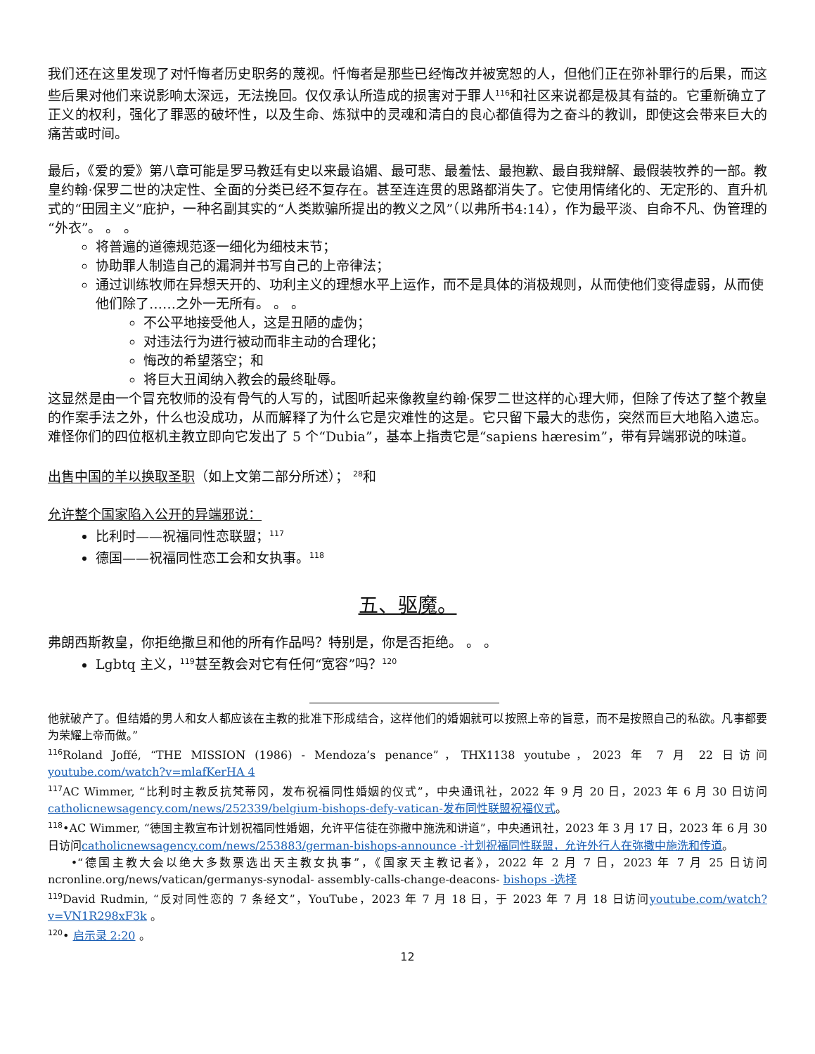我们还在这里发现了对忏悔者历史职务的蔑视。忏悔者是那些已经悔改并被宽恕的人，但他们正在弥补罪行的后果，而这些后果对他们来说影响太深远，无法挽回。仅仅承认所造成的损害对于罪人<sup>116</sup>和社区来说都是极其有益的。它重新确立了正义的权利，强化了罪恶的破坏性，以及生命、炼狱中的灵魂和清白的良心都值得为之奋斗的教训，即使这会带来巨大的痛苦或时间。
最后，《爱的爱》第八章可能是罗马教廷有史以来最谄媚、最可悲、最羞怯、最抱歉、最自我辩解、最假装牧养的一部。教皇约翰·保罗二世的决定性、全面的分类已经不复存在。甚至连连贯的思路都消失了。它使用情绪化的、无定形的、直升机式的“田园主义”庇护，一种名副其实的“人类欺骗所提出的教义之风”（以弗所书4:14），作为最平淡、自命不凡、伪管理的“外衣”。 。 。
将普遍的道德规范逐一细化为细枝末节；
协助罪人制造自己的漏洞并书写自己的上帝律法；
通过训练牧师在异想天开的、功利主义的理想水平上运作，而不是具体的消极规则，从而使他们变得虚弱，从而使他们除了……之外一无所有。 。 。
不公平地接受他人，这是丑陋的虚伪；
对违法行为进行被动而非主动的合理化；
悔改的希望落空；和
将巨大丑闻纳入教会的最终耻辱。
这显然是由一个冒充牧师的没有骨气的人写的，试图听起来像教皇约翰·保罗二世这样的心理大师，但除了传达了整个教皇的作案手法之外，什么也没成功，从而解释了为什么它是灾难性的这是。它只留下最大的悲伤，突然而巨大地陷入遗忘。难怪你们的四位枢机主教立即向它发出了 5 个“Dubia”，基本上指责它是“sapiens hæresim”，带有异端邪说的味道。
出售中国的羊以换取圣职（如上文第二部分所述）； <sup>28</sup>和
允许整个国家陷入公开的异端邪说：
比利时——祝福同性恋联盟；<sup>117</sup>
德国——祝福同性恋工会和女执事。<sup>118</sup>
五、驱魔。
弗朗西斯教皇，你拒绝撒旦和他的所有作品吗？特别是，你是否拒绝。 。 。
Lgbtq 主义，<sup>119</sup>甚至教会对它有任何“宽容”吗？<sup>120</sup>
他就破产了。但结婚的男人和女人都应该在主教的批准下形成结合，这样他们的婚姻就可以按照上帝的旨意，而不是按照自己的私欲。凡事都要为荣耀上帝而做。”
<sup>116</sup> Roland Joffé, “THE MISSION (1986) - Mendoza’s penance”，THX1138 youtube，2023 年 7 月 22 日访问youtube.com/watch?v=mlafKerHA 4
<sup>117</sup> AC Wimmer, “比利时主教反抗梵蒂冈，发布祝福同性婚姻的仪式”，中央通讯社，2022 年 9 月 20 日，2023 年 6 月 30 日访问catholicnewsagency.com/news/252339/belgium-bishops-defy-vatican-发布同性联盟祝福仪式。
<sup>118</sup>•AC Wimmer, “德国主教宣布计划祝福同性婚姻，允许平信徒在弥撒中施洗和讲道”，中央通讯社，2023 年 3 月 17 日，2023 年 6 月 30 日访问catholicnewsagency.com/news/253883/german-bishops-announce -计划祝福同性联盟，允许外行人在弥撒中施洗和传道。
•“德国主教大会以绝大多数票选出天主教女执事”，《国家天主教记者》，2022 年 2 月 7 日，2023 年 7 月 25 日访问 ncronline.org/news/vatican/germanys-synodal- assembly-calls-change-deacons- bishops -选择
<sup>119</sup> David Rudmin, “反对同性恋的 7 条经文”，YouTube，2023 年 7 月 18 日，于 2023 年 7 月 18 日访问youtube.com/watch?v=VN1R298xF3k 。
<sup>120</sup>• 启示录 2:20 。
12